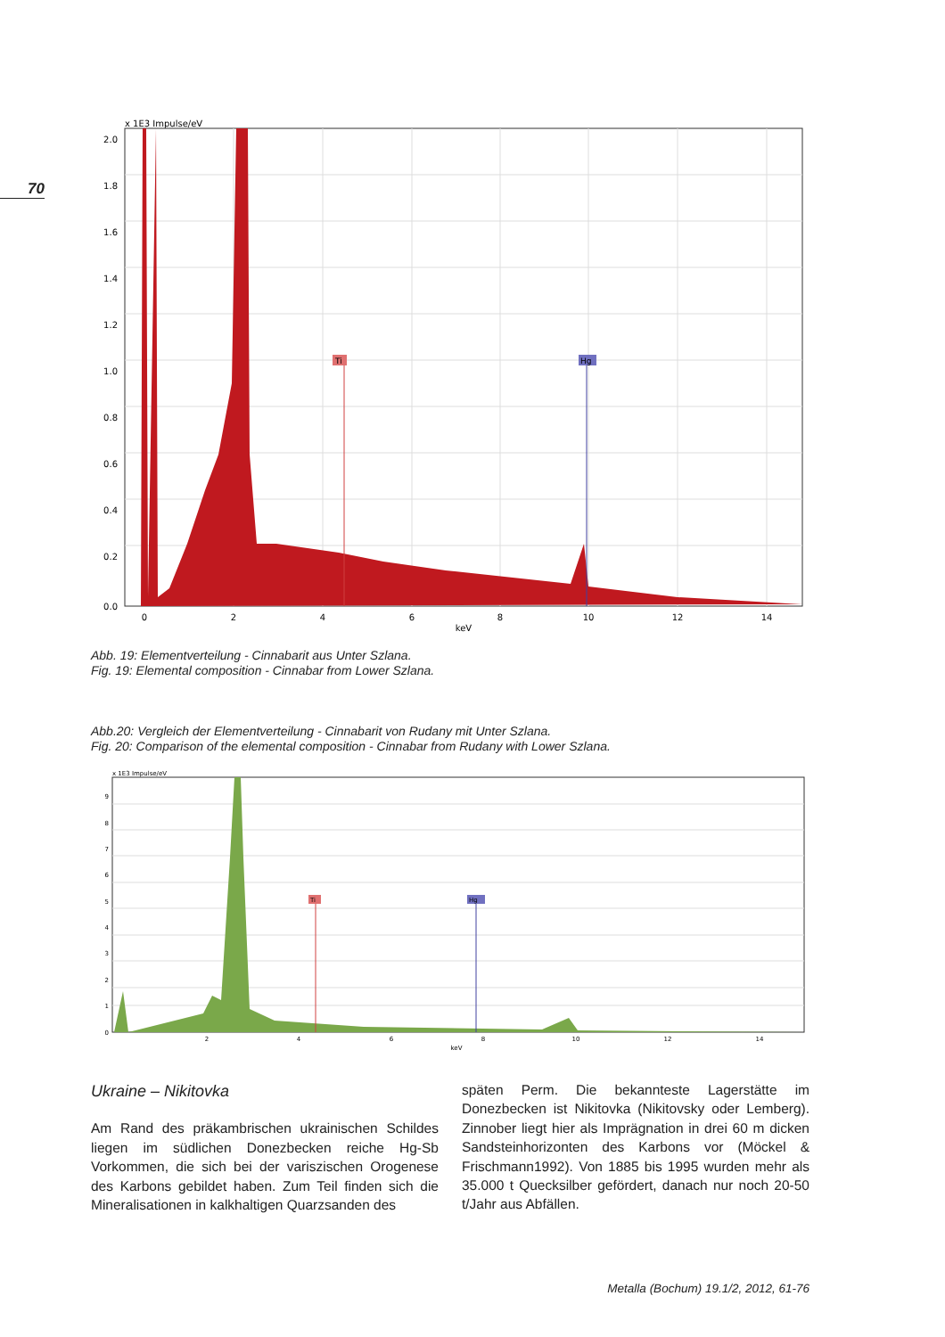70
x 1E3 Impulse/eV
Ti
Hg
2.0
1.8
1.6
1.4
1.2
1.0
0.8
0.6
0.4
0.2
0.0
0
2
4
6
8
10
12
14
keV
Abb. 19: Elementverteilung - Cinnabarit aus Unter Szlana.
Fig. 19: Elemental composition - Cinnabar from Lower Szlana.
Abb.20: Vergleich der Elementverteilung - Cinnabarit von Rudany mit Unter Szlana.
Fig. 20: Comparison of the elemental composition - Cinnabar from Rudany with Lower Szlana.
x 1E3 Impulse/eV
Hg
Ti
2
4
6
8
10
12
14
keV
0
1
2
3
4
5
6
7
8
9
Ukraine – Nikitovka
Am Rand des präkambrischen ukrainischen Schildes liegen im südlichen Donezbecken reiche Hg-Sb Vorkommen, die sich bei der variszischen Orogenese des Karbons gebildet haben. Zum Teil finden sich die Mineralisationen in kalkhaltigen Quarzsanden des
späten Perm. Die bekannteste Lagerstätte im Donezbecken ist Nikitovka (Nikitovsky oder Lemberg). Zinnober liegt hier als Imprägnation in drei 60 m dicken Sandsteinhorizonten des Karbons vor (Möckel & Frischmann1992). Von 1885 bis 1995 wurden mehr als 35.000 t Quecksilber gefördert, danach nur noch 20-50 t/Jahr aus Abfällen.
Metalla (Bochum) 19.1/2, 2012, 61-76